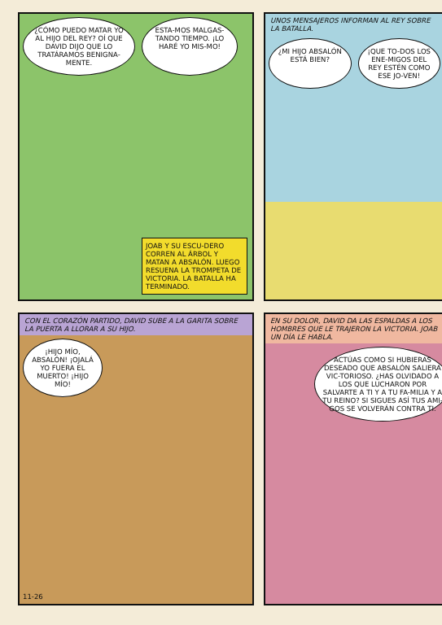¿CÓMO PUEDO MATAR YO AL HIJO DEL REY? OÍ QUE DAVID DIJO QUE LO TRATÁRAMOS BENIGNA-MENTE.
ESTA-MOS MALGAS-TANDO TIEMPO. ¡LO HARÉ YO MIS-MO!
JOAB Y SU ESCU-DERO CORREN AL ÁRBOL Y MATAN A ABSALÓN. LUEGO RESUENA LA TROMPETA DE VICTORIA. LA BATALLA HA TERMINADO.
UNOS MENSAJEROS INFORMAN AL REY SOBRE LA BATALLA.
¿MI HIJO ABSALÓN ESTÁ BIEN?
¡QUE TO-DOS LOS ENE-MIGOS DEL REY ESTÉN COMO ESE JO-VEN!
CON EL CORAZÓN PARTIDO, DAVID SUBE A LA GARITA SOBRE LA PUERTA A LLORAR A SU HIJO.
¡HIJO MÍO, ABSALÓN! ¡OJALÁ YO FUERA EL MUERTO! ¡HIJO MÍO!
11-26
EN SU DOLOR, DAVID DA LAS ESPALDAS A LOS HOMBRES QUE LE TRAJERON LA VICTORIA. JOAB UN DÍA LE HABLA.
ACTÚAS COMO SI HUBIERAS DESEADO QUE ABSALÓN SALIERA VIC-TORIOSO. ¿HAS OLVIDADO A LOS QUE LUCHARON POR SALVARTE A TI Y A TU FA-MILIA Y A TU REINO? SI SIGUES ASÍ TUS AMI-GOS SE VOLVERÁN CONTRA TI.